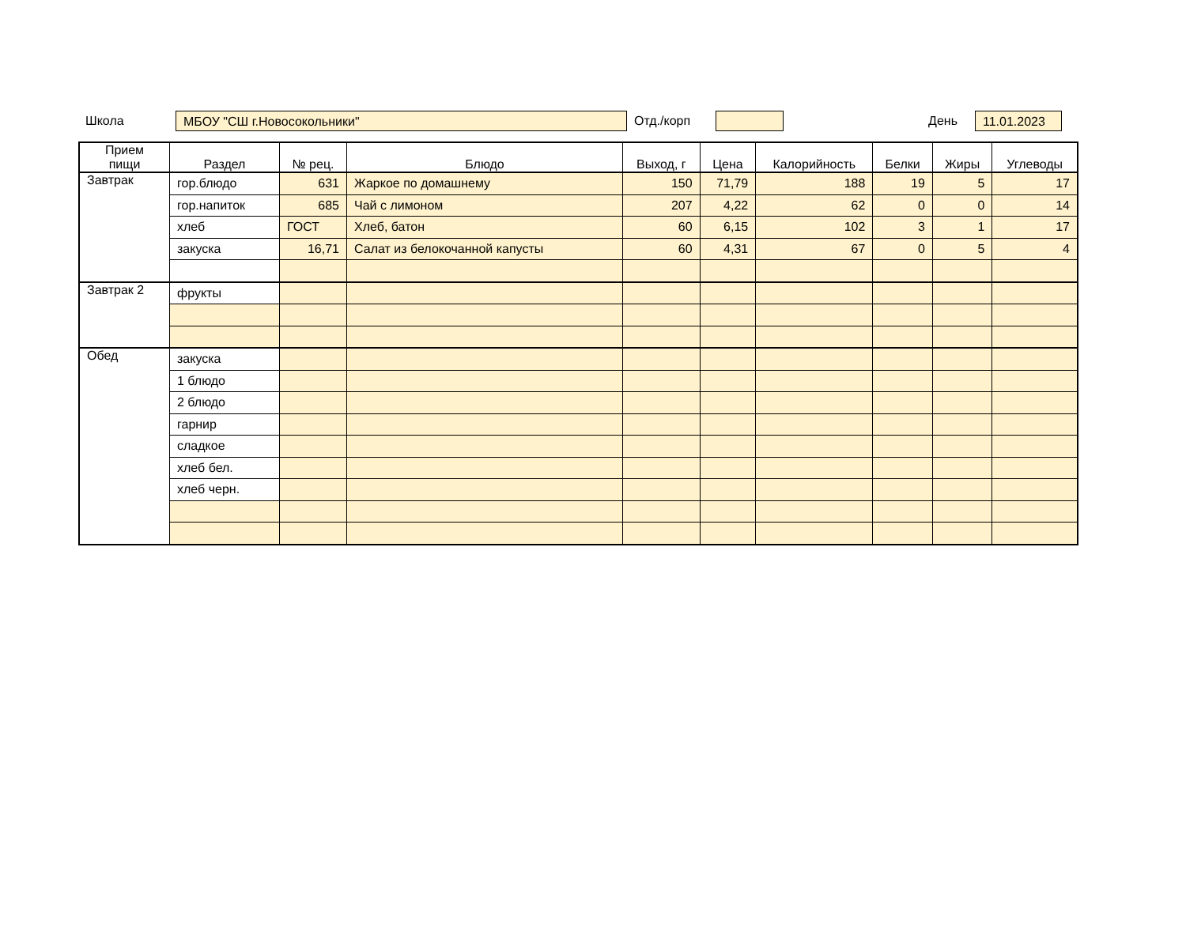Школа МБОУ "СШ г.Новосокольники" Отд./корп День 11.01.2023
| Прием пищи | Раздел | № рец. | Блюдо | Выход, г | Цена | Калорийность | Белки | Жиры | Углеводы |
| --- | --- | --- | --- | --- | --- | --- | --- | --- | --- |
| Завтрак | гор.блюдо | 631 | Жаркое по домашнему | 150 | 71,79 | 188 | 19 | 5 | 17 |
| | гор.напиток | 685 | Чай с лимоном | 207 | 4,22 | 62 | 0 | 0 | 14 |
| | хлеб | ГОСТ | Хлеб, батон | 60 | 6,15 | 102 | 3 | 1 | 17 |
| | закуска | 16,71 | Салат из белокочанной капусты | 60 | 4,31 | 67 | 0 | 5 | 4 |
| Завтрак 2 | фрукты | | | | | | | | |
| Обед | закуска | | | | | | | | |
| | 1 блюдо | | | | | | | | |
| | 2 блюдо | | | | | | | | |
| | гарнир | | | | | | | | |
| | сладкое | | | | | | | | |
| | хлеб бел. | | | | | | | | |
| | хлеб черн. | | | | | | | | |